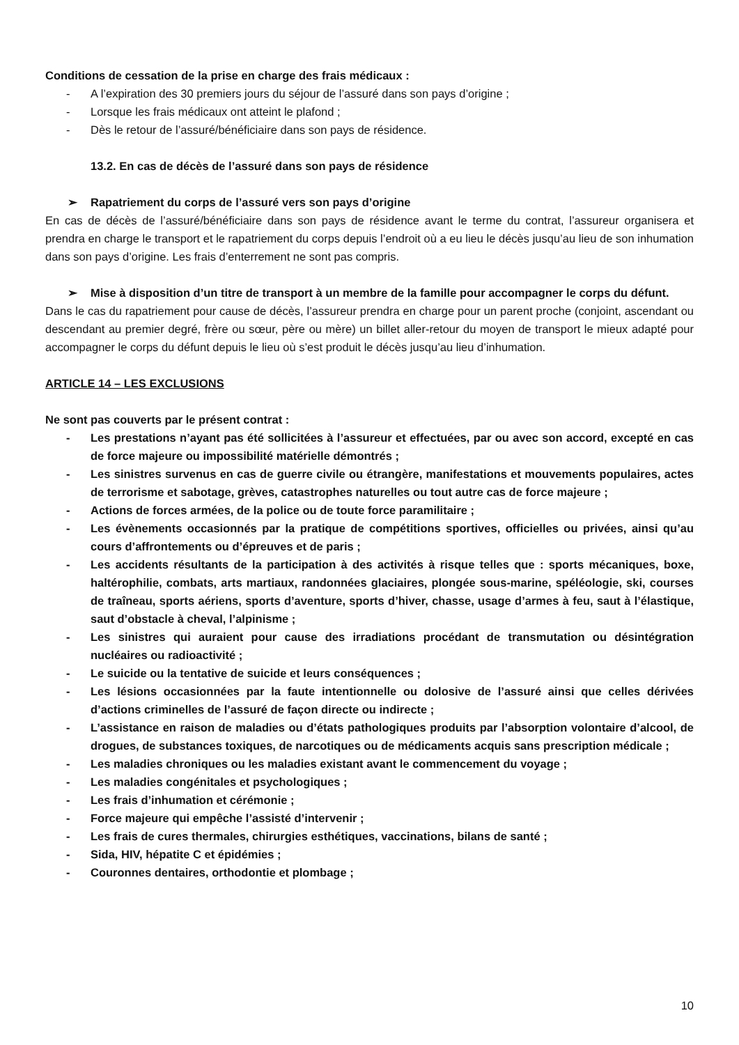Conditions de cessation de la prise en charge des frais médicaux :
- A l’expiration des 30 premiers jours du séjour de l’assuré dans son pays d’origine ;
- Lorsque les frais médicaux ont atteint le plafond ;
- Dès le retour de l’assuré/bénéficiaire dans son pays de résidence.
13.2. En cas de décès de l’assuré dans son pays de résidence
➢ Rapatriement du corps de l’assuré vers son pays d’origine
En cas de décès de l’assuré/bénéficiaire dans son pays de résidence avant le terme du contrat, l’assureur organisera et prendra en charge le transport et le rapatriement du corps depuis l’endroit où a eu lieu le décès jusqu’au lieu de son inhumation dans son pays d’origine. Les frais d’enterrement ne sont pas compris.
➢ Mise à disposition d’un titre de transport à un membre de la famille pour accompagner le corps du défunt.
Dans le cas du rapatriement pour cause de décès, l’assureur prendra en charge pour un parent proche (conjoint, ascendant ou descendant au premier degré, frère ou sœur, père ou mère) un billet aller-retour du moyen de transport le mieux adapté pour accompagner le corps du défunt depuis le lieu où s’est produit le décès jusqu’au lieu d’inhumation.
ARTICLE 14 – LES EXCLUSIONS
Ne sont pas couverts par le présent contrat :
- Les prestations n’ayant pas été sollicitées à l’assureur et effectuées, par ou avec son accord, excepté en cas de force majeure ou impossibilité matérielle démontrés ;
- Les sinistres survenus en cas de guerre civile ou étrangère, manifestations et mouvements populaires, actes de terrorisme et sabotage, grèves, catastrophes naturelles ou tout autre cas de force majeure ;
- Actions de forces armées, de la police ou de toute force paramilitaire ;
- Les évènements occasionnés par la pratique de compétitions sportives, officielles ou privées, ainsi qu’au cours d’affrontements ou d’épreuves et de paris ;
- Les accidents résultants de la participation à des activités à risque telles que : sports mécaniques, boxe, haltérophilie, combats, arts martiaux, randonnées glaciaires, plongée sous-marine, spéléologie, ski, courses de traîneau, sports aériens, sports d’aventure, sports d’hiver, chasse, usage d’armes à feu, saut à l’élastique, saut d’obstacle à cheval, l’alpinisme ;
- Les sinistres qui auraient pour cause des irradiations procédant de transmutation ou désintégration nucléaires ou radioactivité ;
- Le suicide ou la tentative de suicide et leurs conséquences ;
- Les lésions occasionnées par la faute intentionnelle ou dolosive de l’assuré ainsi que celles dérivées d’actions criminelles de l’assuré de façon directe ou indirecte ;
- L’assistance en raison de maladies ou d’états pathologiques produits par l’absorption volontaire d’alcool, de drogues, de substances toxiques, de narcotiques ou de médicaments acquis sans prescription médicale ;
- Les maladies chroniques ou les maladies existant avant le commencement du voyage ;
- Les maladies congénitales et psychologiques ;
- Les frais d’inhumation et cérémonie ;
- Force majeure qui empêche l’assisté d’intervenir ;
- Les frais de cures thermales, chirurgies esthétiques, vaccinations, bilans de santé ;
- Sida, HIV, hépatite C et épidémies ;
- Couronnes dentaires, orthodontie et plombage ;
10